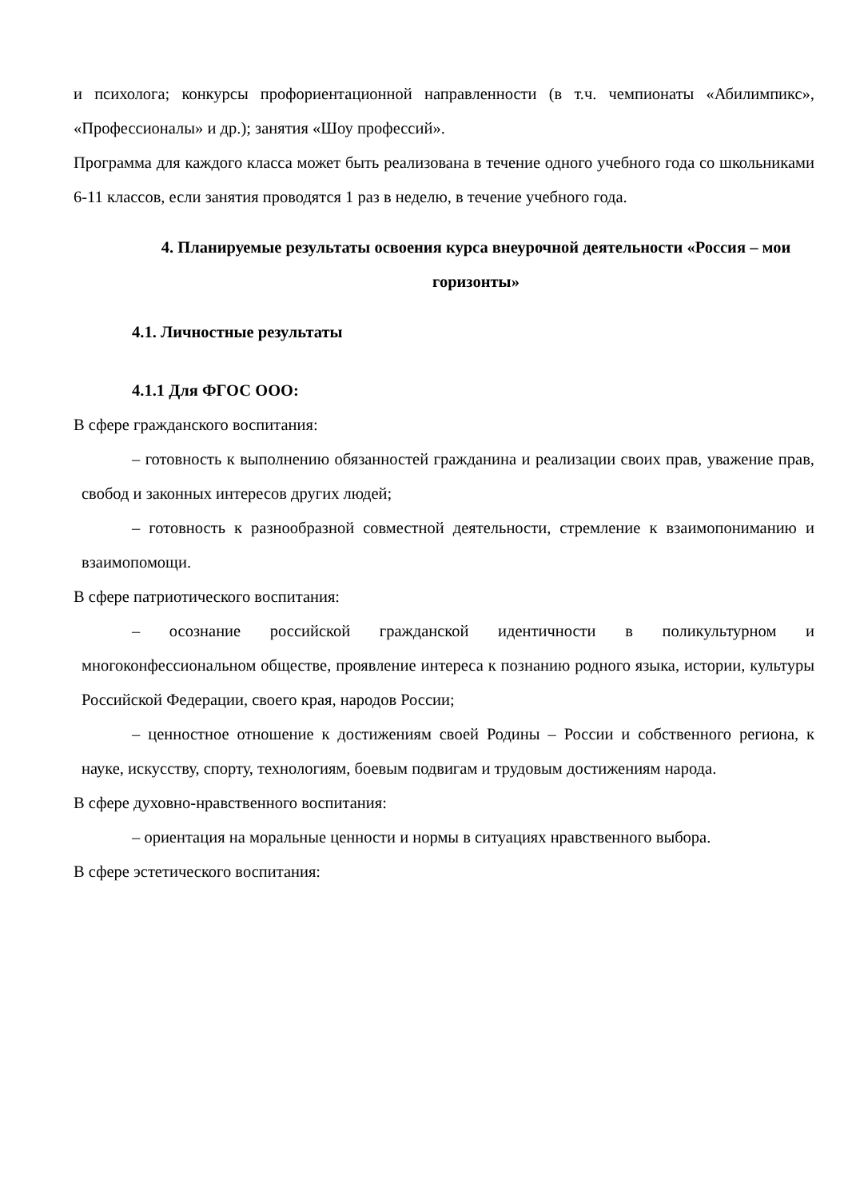и психолога; конкурсы профориентационной направленности (в т.ч. чемпионаты «Абилимпикс», «Профессионалы» и др.); занятия «Шоу профессий».
Программа для каждого класса может быть реализована в течение одного учебного года со школьниками 6-11 классов, если занятия проводятся 1 раз в неделю, в течение учебного года.
4. Планируемые результаты освоения курса внеурочной деятельности «Россия – мои горизонты»
4.1. Личностные результаты
4.1.1 Для ФГОС ООО:
В сфере гражданского воспитания:
– готовность к выполнению обязанностей гражданина и реализации своих прав, уважение прав, свобод и законных интересов других людей;
– готовность к разнообразной совместной деятельности, стремление к взаимопониманию и взаимопомощи.
В сфере патриотического воспитания:
– осознание российской гражданской идентичности в поликультурном и многоконфессиональном обществе, проявление интереса к познанию родного языка, истории, культуры Российской Федерации, своего края, народов России;
– ценностное отношение к достижениям своей Родины – России и собственного региона, к науке, искусству, спорту, технологиям, боевым подвигам и трудовым достижениям народа.
В сфере духовно-нравственного воспитания:
– ориентация на моральные ценности и нормы в ситуациях нравственного выбора.
В сфере эстетического воспитания: